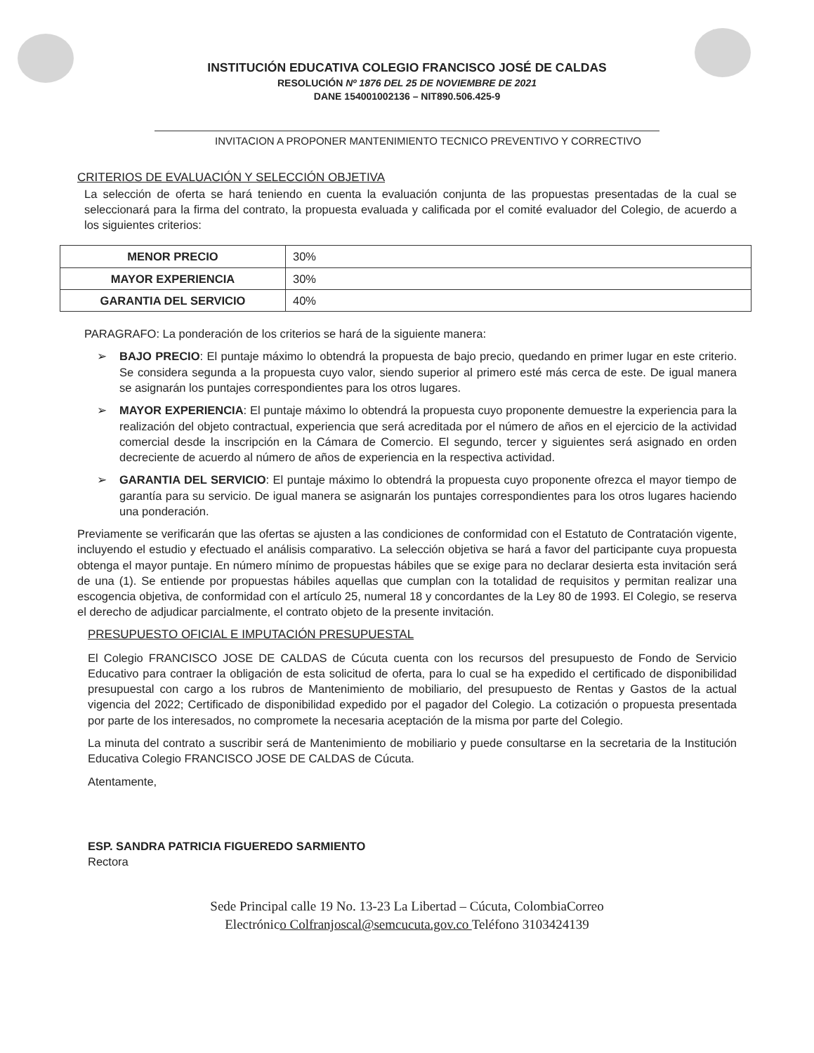INSTITUCIÓN EDUCATIVA COLEGIO FRANCISCO JOSÉ DE CALDAS
RESOLUCIÓN Nº 1876 DEL 25 DE NOVIEMBRE DE 2021
DANE 154001002136 – NIT890.506.425-9
INVITACION A PROPONER MANTENIMIENTO TECNICO PREVENTIVO Y CORRECTIVO
CRITERIOS DE EVALUACIÓN Y SELECCIÓN OBJETIVA
La selección de oferta se hará teniendo en cuenta la evaluación conjunta de las propuestas presentadas de la cual se seleccionará para la firma del contrato, la propuesta evaluada y calificada por el comité evaluador del Colegio, de acuerdo a los siguientes criterios:
| MENOR PRECIO | 30% |
| MAYOR EXPERIENCIA | 30% |
| GARANTIA DEL SERVICIO | 40% |
PARAGRAFO: La ponderación de los criterios se hará de la siguiente manera:
➢ BAJO PRECIO: El puntaje máximo lo obtendrá la propuesta de bajo precio, quedando en primer lugar en este criterio. Se considera segunda a la propuesta cuyo valor, siendo superior al primero esté más cerca de este. De igual manera se asignarán los puntajes correspondientes para los otros lugares.
➢ MAYOR EXPERIENCIA: El puntaje máximo lo obtendrá la propuesta cuyo proponente demuestre la experiencia para la realización del objeto contractual, experiencia que será acreditada por el número de años en el ejercicio de la actividad comercial desde la inscripción en la Cámara de Comercio. El segundo, tercer y siguientes será asignado en orden decreciente de acuerdo al número de años de experiencia en la respectiva actividad.
➢ GARANTIA DEL SERVICIO: El puntaje máximo lo obtendrá la propuesta cuyo proponente ofrezca el mayor tiempo de garantía para su servicio. De igual manera se asignarán los puntajes correspondientes para los otros lugares haciendo una ponderación.
Previamente se verificarán que las ofertas se ajusten a las condiciones de conformidad con el Estatuto de Contratación vigente, incluyendo el estudio y efectuado el análisis comparativo. La selección objetiva se hará a favor del participante cuya propuesta obtenga el mayor puntaje. En número mínimo de propuestas hábiles que se exige para no declarar desierta esta invitación será de una (1). Se entiende por propuestas hábiles aquellas que cumplan con la totalidad de requisitos y permitan realizar una escogencia objetiva, de conformidad con el artículo 25, numeral 18 y concordantes de la Ley 80 de 1993. El Colegio, se reserva el derecho de adjudicar parcialmente, el contrato objeto de la presente invitación.
PRESUPUESTO OFICIAL E IMPUTACIÓN PRESUPUESTAL
El Colegio FRANCISCO JOSE DE CALDAS de Cúcuta cuenta con los recursos del presupuesto de Fondo de Servicio Educativo para contraer la obligación de esta solicitud de oferta, para lo cual se ha expedido el certificado de disponibilidad presupuestal con cargo a los rubros de Mantenimiento de mobiliario, del presupuesto de Rentas y Gastos de la actual vigencia del 2022; Certificado de disponibilidad expedido por el pagador del Colegio. La cotización o propuesta presentada por parte de los interesados, no compromete la necesaria aceptación de la misma por parte del Colegio.
La minuta del contrato a suscribir será de Mantenimiento de mobiliario y puede consultarse en la secretaria de la Institución Educativa Colegio FRANCISCO JOSE DE CALDAS de Cúcuta.
Atentamente,
ESP. SANDRA PATRICIA FIGUEREDO SARMIENTO
Rectora
Sede Principal calle 19 No. 13-23 La Libertad – Cúcuta, ColombiaCorreo
Electrónico Colfranjoscal@semcucuta.gov.co Teléfono 3103424139